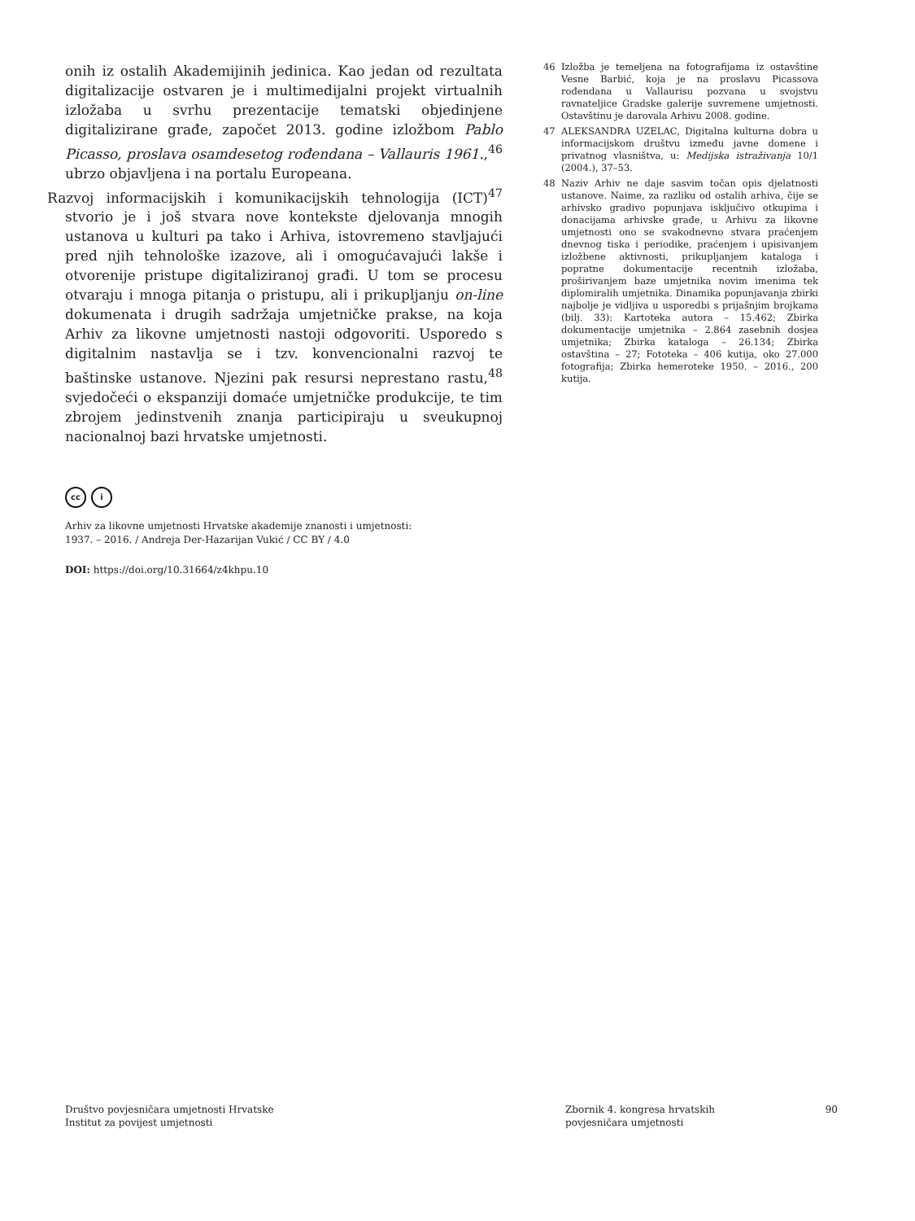onih iz ostalih Akademijinih jedinica. Kao jedan od rezultata digitalizacije ostvaren je i multimedijalni projekt virtualnih izložaba u svrhu prezentacije tematski objedinjene digitalizirane građe, započet 2013. godine izložbom Pablo Picasso, proslava osamdesetog rođendana – Vallauris 1961.,<sup>46</sup> ubrzo objavljena i na portalu Europeana.
Razvoj informacijskih i komunikacijskih tehnologija (ICT)<sup>47</sup> stvorio je i još stvara nove kontekste djelovanja mnogih ustanova u kulturi pa tako i Arhiva, istovremeno stavljajući pred njih tehnološke izazove, ali i omogućavajući lakše i otvorenije pristupe digitaliziranoj građi. U tom se procesu otvaraju i mnoga pitanja o pristupu, ali i prikupljanju on-line dokumenata i drugih sadržaja umjetničke prakse, na koja Arhiv za likovne umjetnosti nastoji odgovoriti. Usporedo s digitalnim nastavlja se i tzv. konvencionalni razvoj te baštinske ustanove. Njezini pak resursi neprestano rastu,<sup>48</sup> svjedočeći o ekspanziji domaće umjetničke produkcije, te tim zbrojem jedinstvenih znanja participiraju u sveukupnoj nacionalnoj bazi hrvatske umjetnosti.
46 Izložba je temeljena na fotografijama iz ostavštine Vesne Barbić, koja je na proslavu Picassova rođendana u Vallaurisu pozvana u svojstvu ravnateljice Gradske galerije suvremene umjetnosti. Ostavštinu je darovala Arhivu 2008. godine.
47 ALEKSANDRA UZELAC, Digitalna kulturna dobra u informacijskom društvu između javne domene i privatnog vlasništva, u: Medijska istraživanja 10/1 (2004.), 37–53.
48 Naziv Arhiv ne daje sasvim točan opis djelatnosti ustanove. Naime, za razliku od ostalih arhiva, čije se arhivsko gradivo popunjava isključivo otkupima i donacijama arhivske građe, u Arhivu za likovne umjetnosti ono se svakodnevno stvara praćenjem dnevnog tiska i periodike, praćenjem i upisivanjem izložbene aktivnosti, prikupljanjem kataloga i popratne dokumentacije recentnih izložaba, proširivanjem baze umjetnika novim imenima tek diplomiralih umjetnika. Dinamika popunjavanja zbirki najbolje je vidljiva u usporedbi s prijašnjim brojkama (bilj. 33): Kartoteka autora – 15.462; Zbirka dokumentacije umjetnika – 2.864 zasebnih dosjea umjetnika; Zbirka kataloga – 26.134; Zbirka ostavština – 27; Fototeka – 406 kutija, oko 27.000 fotografija; Zbirka hemeroteke 1950. – 2016., 200 kutija.
cc i
Arhiv za likovne umjetnosti Hrvatske akademije znanosti i umjetnosti:
1937. – 2016. / Andreja Der-Hazarijan Vukić / CC BY / 4.0
DOI: https://doi.org/10.31664/z4khpu.10
Društvo povjesničara umjetnosti Hrvatske
Institut za povijest umjetnosti
Zbornik 4. kongresa hrvatskih
povjesničara umjetnosti
90